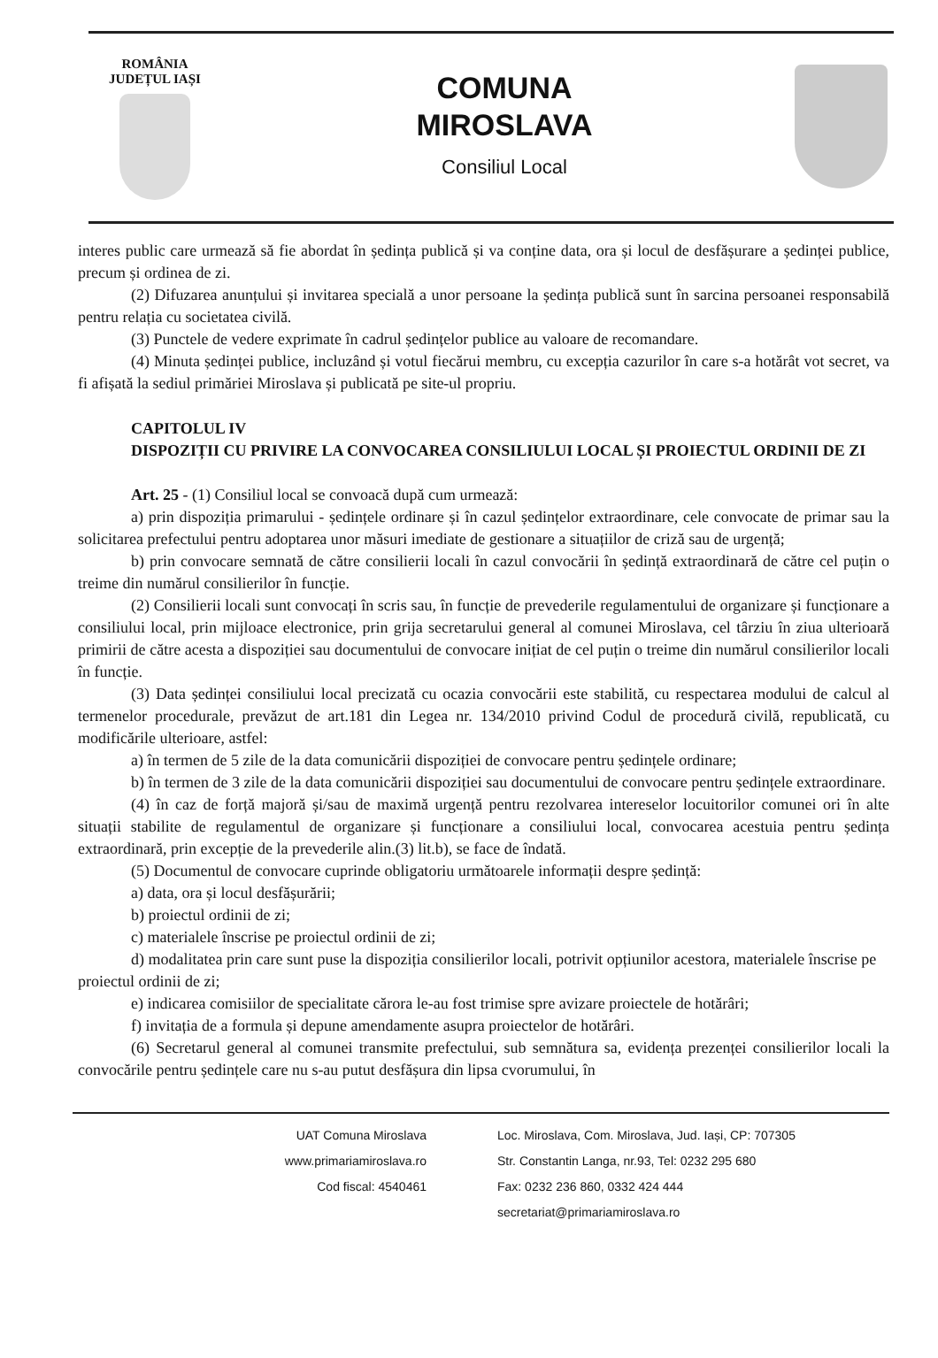ROMÂNIA
JUDEȚUL IAȘI
COMUNA
MIROSLAVA
Consiliul Local
interes public care urmează să fie abordat în ședința publică și va conține data, ora și locul de desfășurare a ședinței publice, precum și ordinea de zi.
(2) Difuzarea anunțului și invitarea specială a unor persoane la ședința publică sunt în sarcina persoanei responsabilă pentru relația cu societatea civilă.
(3) Punctele de vedere exprimate în cadrul ședințelor publice au valoare de recomandare.
(4) Minuta ședinței publice, incluzând și votul fiecărui membru, cu excepția cazurilor în care s-a hotărât vot secret, va fi afișată la sediul primăriei Miroslava și publicată pe site-ul propriu.
CAPITOLUL IV
DISPOZIȚII CU PRIVIRE LA CONVOCAREA CONSILIULUI LOCAL ȘI PROIECTUL ORDINII DE ZI
Art. 25 - (1) Consiliul local se convoacă după cum urmează:
a) prin dispoziția primarului - ședințele ordinare și în cazul ședințelor extraordinare, cele convocate de primar sau la solicitarea prefectului pentru adoptarea unor măsuri imediate de gestionare a situațiilor de criză sau de urgență;
b) prin convocare semnată de către consilierii locali în cazul convocării în ședință extraordinară de către cel puțin o treime din numărul consilierilor în funcție.
(2) Consilierii locali sunt convocați în scris sau, în funcție de prevederile regulamentului de organizare și funcționare a consiliului local, prin mijloace electronice, prin grija secretarului general al comunei Miroslava, cel târziu în ziua ulterioară primirii de către acesta a dispoziției sau documentului de convocare inițiat de cel puțin o treime din numărul consilierilor locali în funcție.
(3) Data ședinței consiliului local precizată cu ocazia convocării este stabilită, cu respectarea modului de calcul al termenelor procedurale, prevăzut de art.181 din Legea nr. 134/2010 privind Codul de procedură civilă, republicată, cu modificările ulterioare, astfel:
a) în termen de 5 zile de la data comunicării dispoziției de convocare pentru ședințele ordinare;
b) în termen de 3 zile de la data comunicării dispoziției sau documentului de convocare pentru ședințele extraordinare.
(4) în caz de forță majoră și/sau de maximă urgență pentru rezolvarea intereselor locuitorilor comunei ori în alte situații stabilite de regulamentul de organizare și funcționare a consiliului local, convocarea acestuia pentru ședința extraordinară, prin excepție de la prevederile alin.(3) lit.b), se face de îndată.
(5) Documentul de convocare cuprinde obligatoriu următoarele informații despre ședință:
a) data, ora și locul desfășurării;
b) proiectul ordinii de zi;
c) materialele înscrise pe proiectul ordinii de zi;
d) modalitatea prin care sunt puse la dispoziția consilierilor locali, potrivit opțiunilor acestora, materialele înscrise pe proiectul ordinii de zi;
e) indicarea comisiilor de specialitate cărora le-au fost trimise spre avizare proiectele de hotărâri;
f) invitația de a formula și depune amendamente asupra proiectelor de hotărâri.
(6) Secretarul general al comunei transmite prefectului, sub semnătura sa, evidența prezenței consilierilor locali la convocările pentru ședințele care nu s-au putut desfășura din lipsa cvorumului, în
UAT Comuna Miroslava
www.primariamiroslava.ro
Cod fiscal: 4540461
Loc. Miroslava, Com. Miroslava, Jud. Iași, CP: 707305
Str. Constantin Langa, nr.93, Tel: 0232 295 680
Fax: 0232 236 860, 0332 424 444
secretariat@primariamiroslava.ro